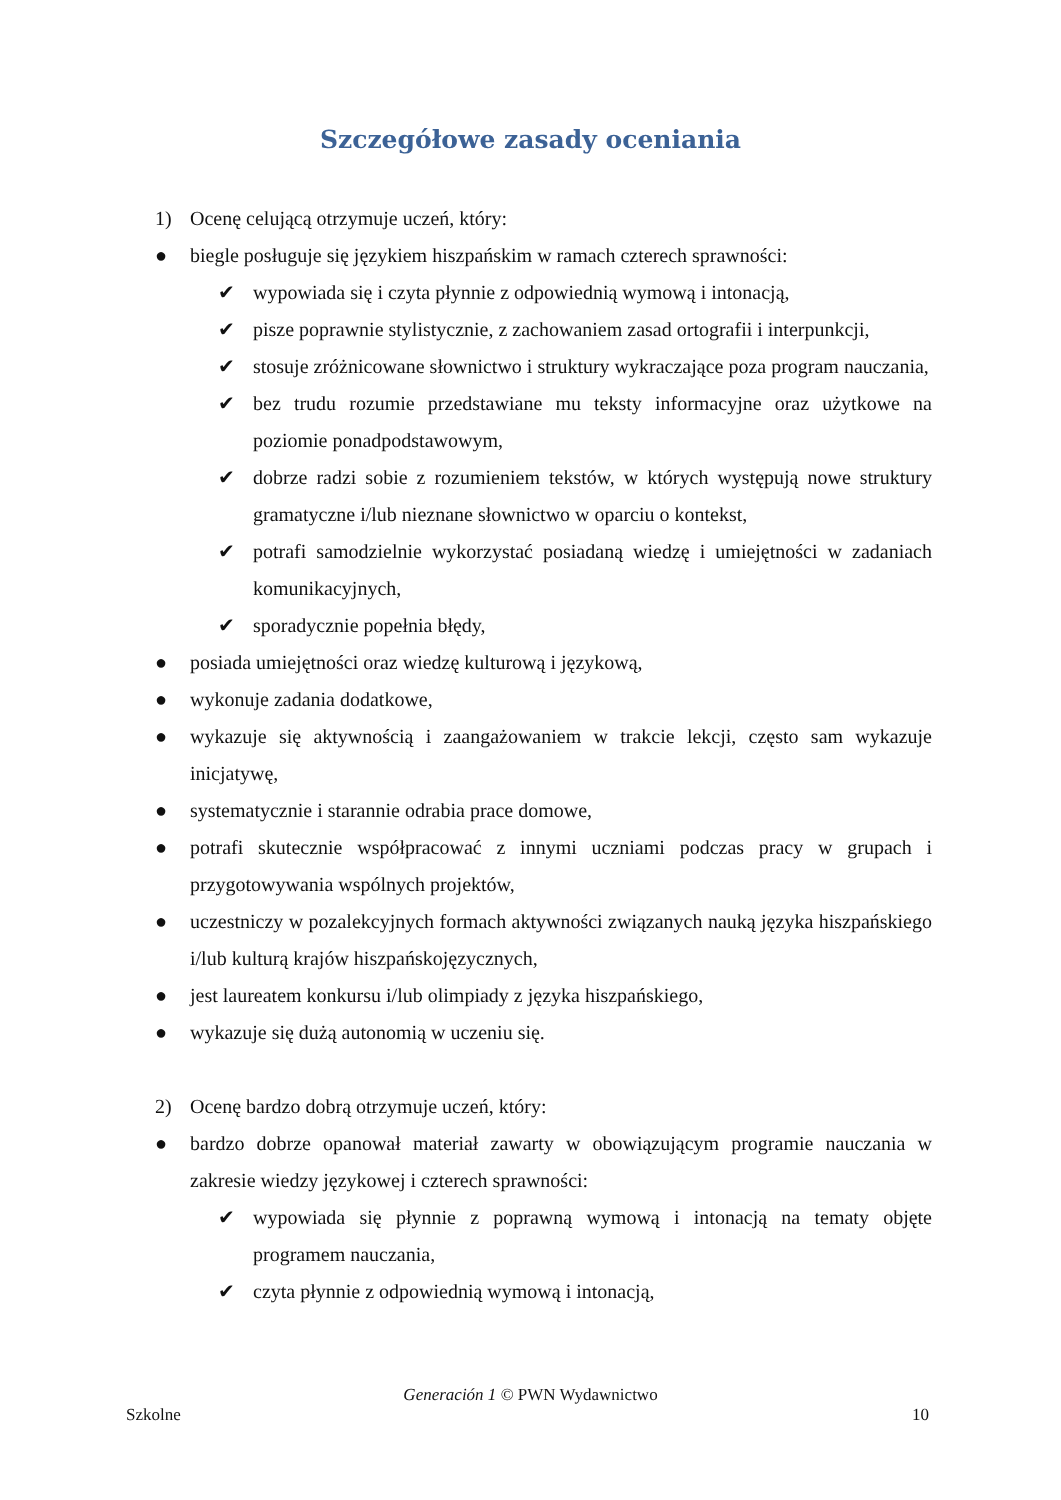Szczegółowe zasady oceniania
1) Ocenę celującą otrzymuje uczeń, który:
● biegle posługuje się językiem hiszpańskim w ramach czterech sprawności:
✔ wypowiada się i czyta płynnie z odpowiednią wymową i intonacją,
✔ pisze poprawnie stylistycznie, z zachowaniem zasad ortografii i interpunkcji,
✔ stosuje zróżnicowane słownictwo i struktury wykraczające poza program nauczania,
✔ bez trudu rozumie przedstawiane mu teksty informacyjne oraz użytkowe na poziomie ponadpodstawowym,
✔ dobrze radzi sobie z rozumieniem tekstów, w których występują nowe struktury gramatyczne i/lub nieznane słownictwo w oparciu o kontekst,
✔ potrafi samodzielnie wykorzystać posiadaną wiedzę i umiejętności w zadaniach komunikacyjnych,
✔ sporadycznie popełnia błędy,
● posiada umiejętności oraz wiedzę kulturową i językową,
● wykonuje zadania dodatkowe,
● wykazuje się aktywnością i zaangażowaniem w trakcie lekcji, często sam wykazuje inicjatywę,
● systematycznie i starannie odrabia prace domowe,
● potrafi skutecznie współpracować z innymi uczniami podczas pracy w grupach i przygotowywania wspólnych projektów,
● uczestniczy w pozalekcyjnych formach aktywności związanych nauką języka hiszpańskiego i/lub kulturą krajów hiszpańskojęzycznych,
● jest laureatem konkursu i/lub olimpiady z języka hiszpańskiego,
● wykazuje się dużą autonomią w uczeniu się.
2) Ocenę bardzo dobrą otrzymuje uczeń, który:
● bardzo dobrze opanował materiał zawarty w obowiązującym programie nauczania w zakresie wiedzy językowej i czterech sprawności:
✔ wypowiada się płynnie z poprawną wymową i intonacją na tematy objęte programem nauczania,
✔ czyta płynnie z odpowiednią wymową i intonacją,
Generación 1 © PWN Wydawnictwo
Szkolne 10